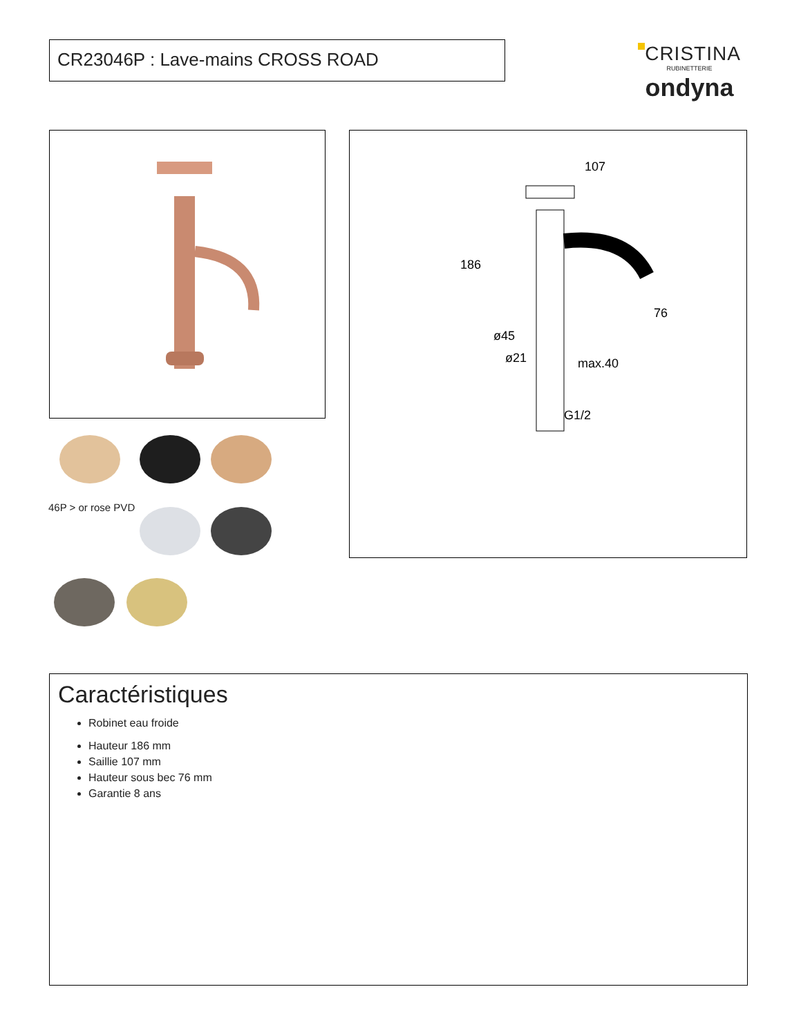CR23046P : Lave-mains CROSS ROAD
CRISTINA
RUBINETTERIE
ondyna
107
186
76
ø45
ø21
max.40
G1/2
46P > or rose PVD
Caractéristiques
Robinet eau froide
Hauteur 186 mm
Saillie 107 mm
Hauteur sous bec 76 mm
Garantie 8 ans